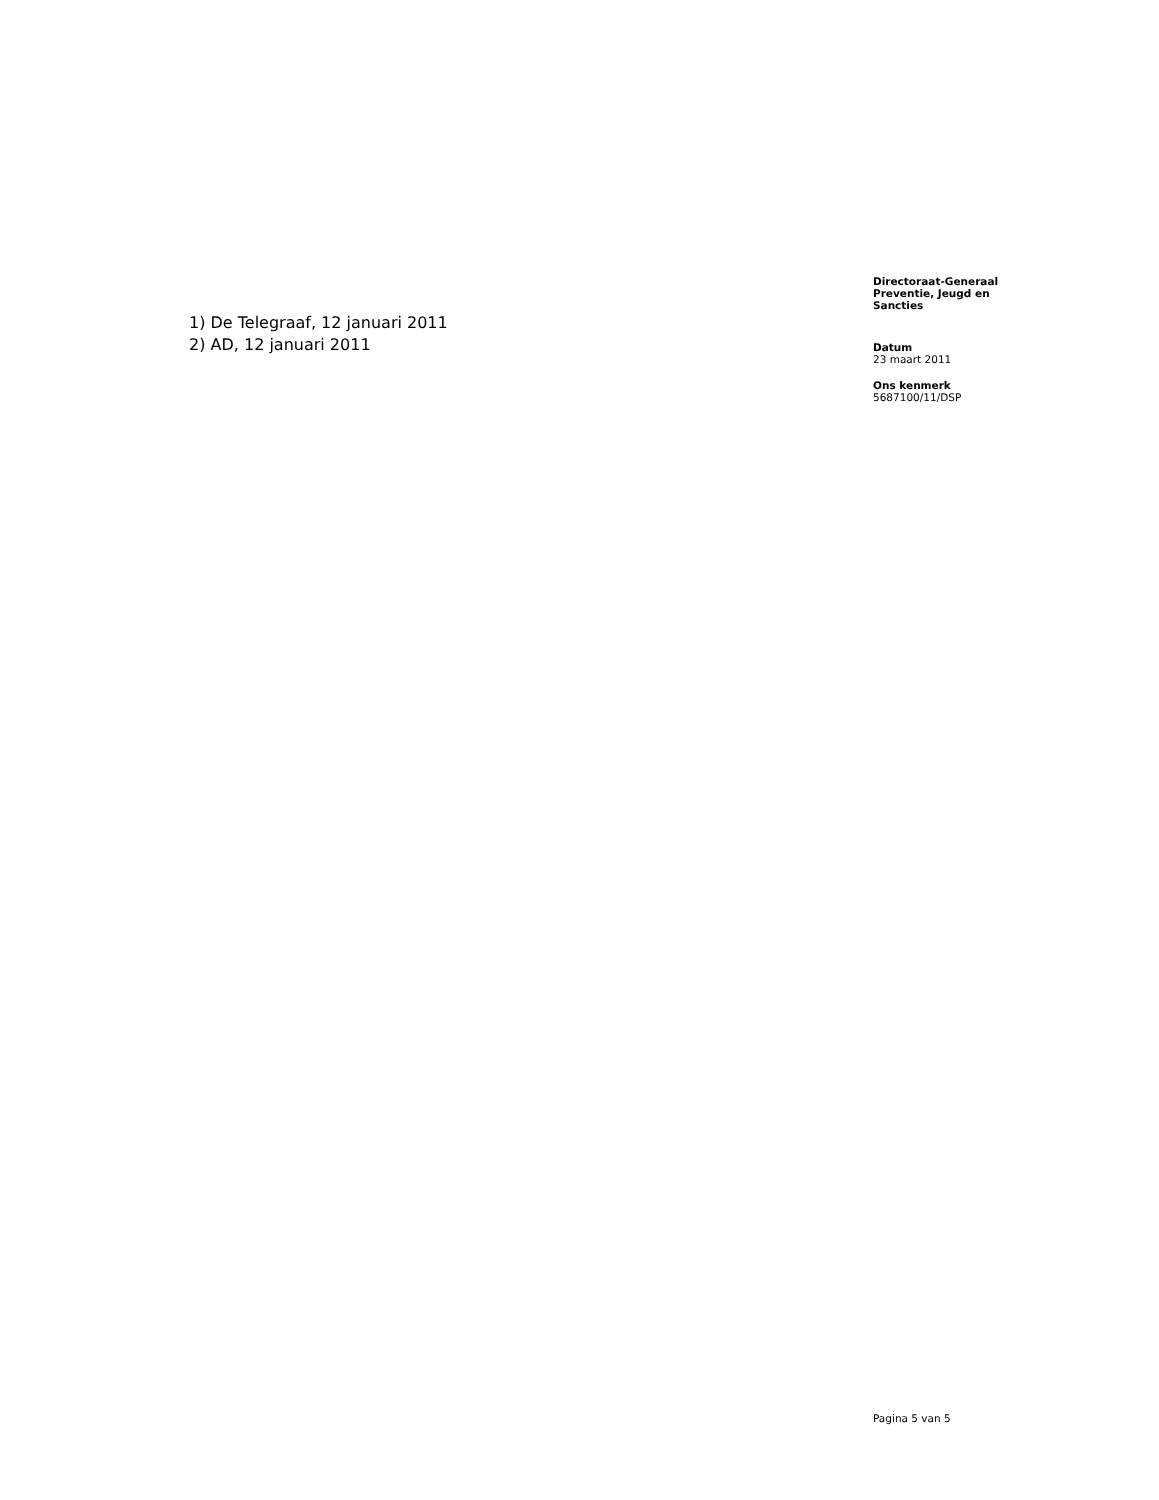1) De Telegraaf, 12 januari 2011
2) AD, 12 januari 2011
Directoraat-Generaal
Preventie, Jeugd en
Sancties
Datum
23 maart 2011
Ons kenmerk
5687100/11/DSP
Pagina 5 van 5